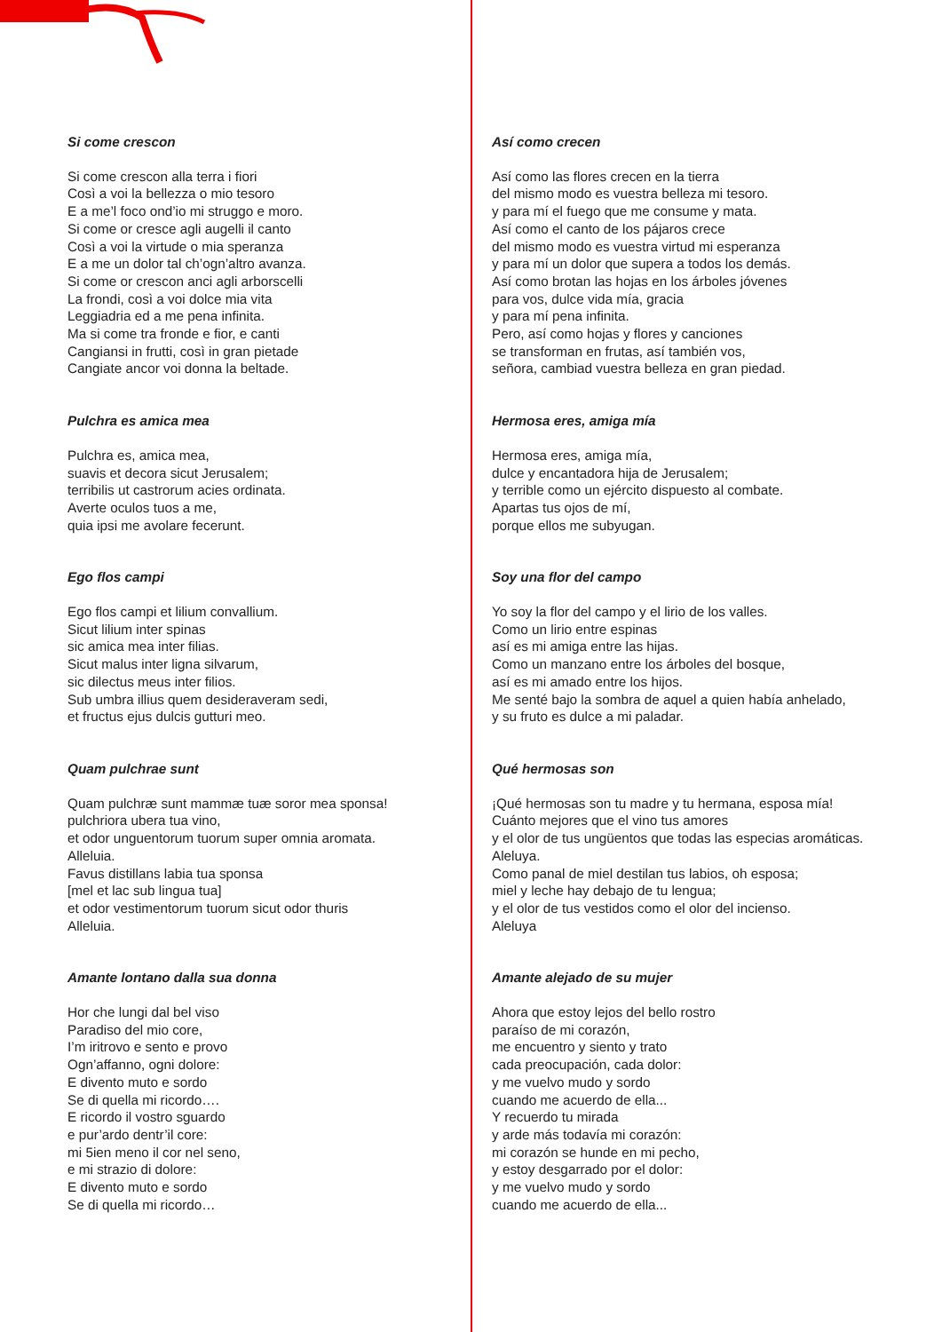Si come crescon
Si come crescon alla terra i fiori
Così a voi la bellezza o mio tesoro
E a me’l foco ond’io mi struggo e moro.
Si come or cresce agli augelli il canto
Così a voi la virtude o mia speranza
E a me un dolor tal ch’ogn’altro avanza.
Si come or crescon anci agli arborscelli
La frondi, così a voi dolce mia vita
Leggiadria ed a me pena infinita.
Ma si come tra fronde e fior, e canti
Cangiansi in frutti, così in gran pietade
Cangiate ancor voi donna la beltade.
Pulchra es amica mea
Pulchra es, amica mea,
suavis et decora sicut Jerusalem;
terribilis ut castrorum acies ordinata.
Averte oculos tuos a me,
quia ipsi me avolare fecerunt.
Ego flos campi
Ego flos campi et lilium convallium.
Sicut lilium inter spinas
sic amica mea inter filias.
Sicut malus inter ligna silvarum,
sic dilectus meus inter filios.
Sub umbra illius quem desideraveram sedi,
et fructus ejus dulcis gutturi meo.
Quam pulchrae sunt
Quam pulchræ sunt mammæ tuæ soror mea sponsa!
pulchriora ubera tua vino,
et odor unguentorum tuorum super omnia aromata.
Alleluia.
Favus distillans labia tua sponsa
[mel et lac sub lingua tua]
et odor vestimentorum tuorum sicut odor thuris
Alleluia.
Amante lontano dalla sua donna
Hor che lungi dal bel viso
Paradiso del mio core,
I’m iritrovo e sento e provo
Ogn’affanno, ogni dolore:
E divento muto e sordo
Se di quella mi ricordo….
E ricordo il vostro sguardo
e pur’ardo dentr’il core:
mi 5ien meno il cor nel seno,
e mi strazio di dolore:
E divento muto e sordo
Se di quella mi ricordo…
Así como crecen
Así como las flores crecen en la tierra
del mismo modo es vuestra belleza mi tesoro.
y para mí el fuego que me consume y mata.
Así como el canto de los pájaros crece
del mismo modo es vuestra virtud mi esperanza
y para mí un dolor que supera a todos los demás.
Así como brotan las hojas en los árboles jóvenes
para vos, dulce vida mía, gracia
y para mí pena infinita.
Pero, así como hojas y flores y canciones
se transforman en frutas, así también vos,
señora, cambiad vuestra belleza en gran piedad.
Hermosa eres, amiga mía
Hermosa eres, amiga mía,
dulce y encantadora hija de Jerusalem;
y terrible como un ejército dispuesto al combate.
Apartas tus ojos de mí,
porque ellos me subyugan.
Soy una flor del campo
Yo soy la flor del campo y el lirio de los valles.
Como un lirio entre espinas
así es mi amiga entre las hijas.
Como un manzano entre los árboles del bosque,
así es mi amado entre los hijos.
Me senté bajo la sombra de aquel a quien había anhelado,
y su fruto es dulce a mi paladar.
Qué hermosas son
¡Qué hermosas son tu madre y tu hermana, esposa mía!
Cuánto mejores que el vino tus amores
y el olor de tus ungüentos que todas las especias aromáticas.
Aleluya.
Como panal de miel destilan tus labios, oh esposa;
miel y leche hay debajo de tu lengua;
y el olor de tus vestidos como el olor del incienso.
Aleluya
Amante alejado de su mujer
Ahora que estoy lejos del bello rostro
paraíso de mi corazón,
me encuentro y siento y trato
cada preocupación, cada dolor:
y me vuelvo mudo y sordo
cuando me acuerdo de ella...
Y recuerdo tu mirada
y arde más todavía mi corazón:
mi corazón se hunde en mi pecho,
y estoy desgarrado por el dolor:
y me vuelvo mudo y sordo
cuando me acuerdo de ella...